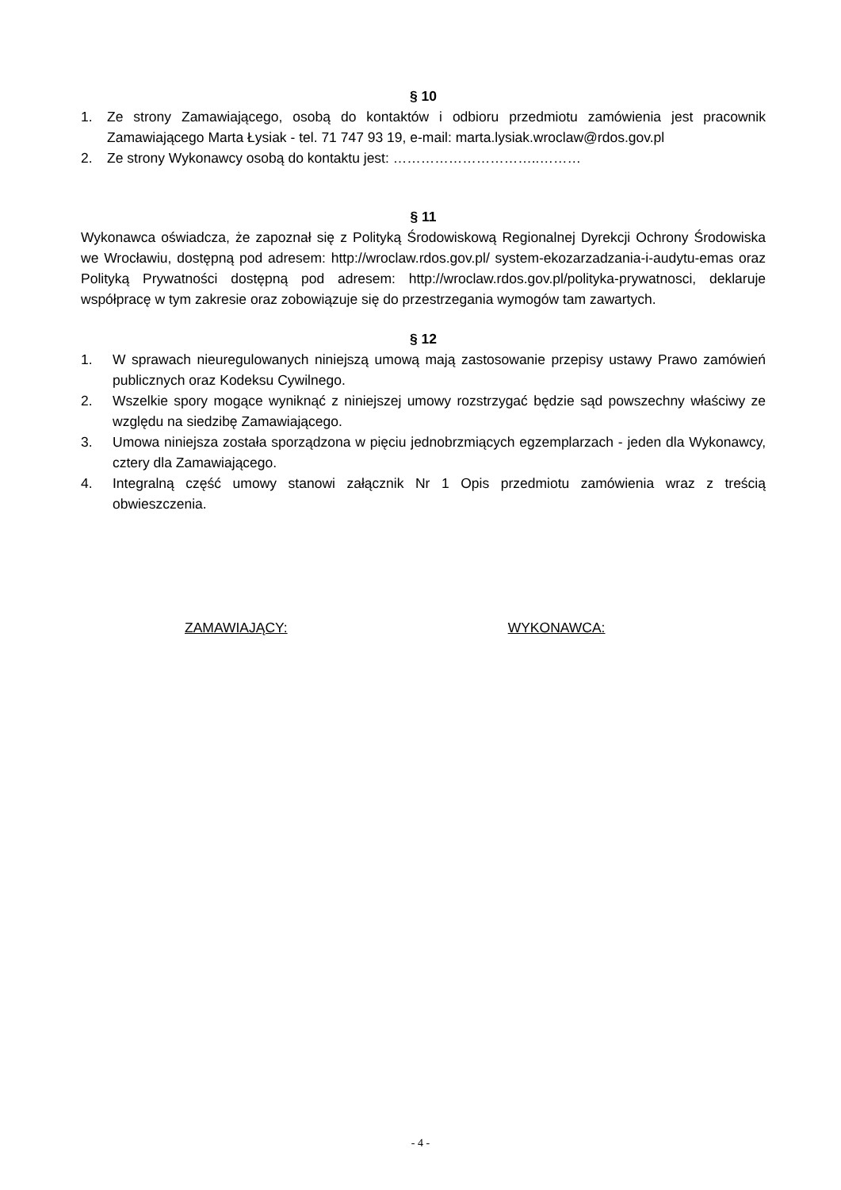§ 10
1. Ze strony Zamawiającego, osobą do kontaktów i odbioru przedmiotu zamówienia jest pracownik Zamawiającego Marta Łysiak - tel. 71 747 93 19, e-mail: marta.lysiak.wroclaw@rdos.gov.pl
2. Ze strony Wykonawcy osobą do kontaktu jest: …………………………..………
§ 11
Wykonawca oświadcza, że zapoznał się z Polityką Środowiskową Regionalnej Dyrekcji Ochrony Środowiska we Wrocławiu, dostępną pod adresem: http://wroclaw.rdos.gov.pl/ system-ekozarzadzania-i-audytu-emas oraz Polityką Prywatności dostępną pod adresem: http://wroclaw.rdos.gov.pl/polityka-prywatnosci, deklaruje współpracę w tym zakresie oraz zobowiązuje się do przestrzegania wymogów tam zawartych.
§ 12
1. W sprawach nieuregulowanych niniejszą umową mają zastosowanie przepisy ustawy Prawo zamówień publicznych oraz Kodeksu Cywilnego.
2. Wszelkie spory mogące wyniknąć z niniejszej umowy rozstrzygać będzie sąd powszechny właściwy ze względu na siedzibę Zamawiającego.
3. Umowa niniejsza została sporządzona w pięciu jednobrzmiących egzemplarzach - jeden dla Wykonawcy, cztery dla Zamawiającego.
4. Integralną część umowy stanowi załącznik Nr 1 Opis przedmiotu zamówienia wraz z treścią obwieszczenia.
ZAMAWIAJĄCY: WYKONAWCA:
- 4 -